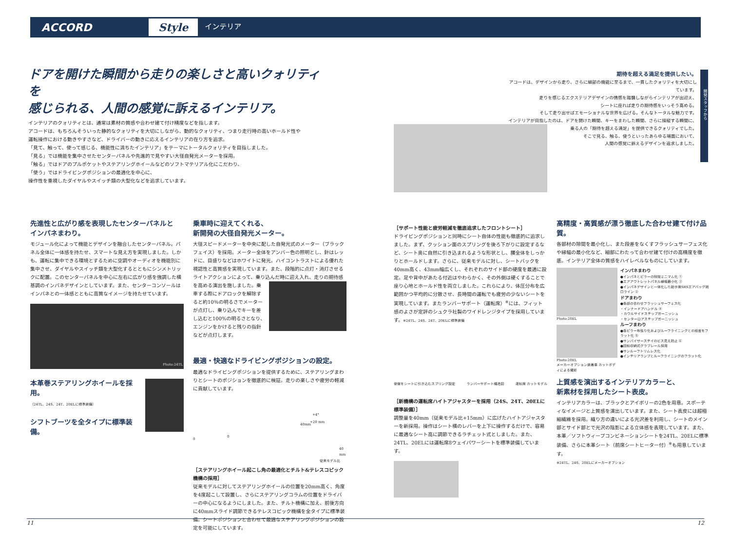ACCORD Style インテリア
ドアを開けた瞬間から走りの楽しさと高いクォリティを
感じられる、人間の感覚に訴えるインテリア。
インテリアのクォリティとは、通常は素材の質感や合わせ建て付け精度などを指します。
アコードは、もちろんそういった静的なクォリティを大切にしながら、動的なクォリティ、つまり走行時の高いホールド性や
運転操作における動きやすさなど、ドライバーの動きに応えるインテリアの在り方を追求。
「見て、触って、使って感じる、機能性に満ちたインテリア」をテーマにトータルクォリティを目指しました。
「見る」では機能を集中させたセンターパネルや先進的で見やすい大径自発光メーターを採用。
「触る」ではドアのプルポケットやステアリングホイールなどのソフトマテリアル化にこだわり、
「使う」ではドライビングポジションの最適化を中心に、
操作性を重視したダイヤルやスイッチ類の大型化などを追求しています。
期待を超える満足を提供したい。
アコードは、デザインから走り、さらに細部の機能に至るまで、一貫したクォリティを大切にしています。
走りを感じるエクステリアデザインの情感を踏襲しながらインテリアが出迎え、
シートに座れば走りの期待感をいっそう高める。
そして走り出せばエモーショナルな世界を広げる。そんなトータルな魅力です。
インテリアが目指したのは、ドアを開けた瞬間、キーをまわした瞬間、さらに操縦する瞬間に、
乗る人の「期待を超える満足」を提供できるクォリティでした。
そこで見る、触る、使うといったあらゆる場面において、
人間の感覚に訴えるデザインを追求しました。
開発スタッフから
先進性と広がり感を表現したセンターパネルと
インパネまわり。
モジュール化によって機能とデザインを融合したセンターパネル。パネル全体に一体感を持たせ、スマートな見え方を実現しました。しかも、運転に集中できる環境とするために空調やオーディオを機能別に集中させ、ダイヤルやスイッチ類を大型化するとともにシンメトリックに配置。このセンターパネルを中心に左右に広がり感を強調した横基調のインパネデザインとしています。また、センターコンソールはインパネとの一体感とともに高質なイメージを持たせています。
Photo:24TL
本革巻ステアリングホイールを採用。
（24TL、24S、24T、20ELに標準装備）
シフトブーツを全タイプに標準装備。
乗車時に迎えてくれる、
新開発の大径自発光メーター。
大径スピードメーターを中央に配した自発光式のメーター（ブラックフェイス）を採用。メーター全体をアンバー色の照明とし、針はレッドに、目盛りなどはホワイトに発光。ハイコントラストによる優れた視認性と高質感を実現しています。また、段階的に点灯・消灯させるライトアクションによって、乗り込んだ時に迎え入れ、走りの期待感を高める演出を施しました。
乗車する際にドアロックを解除すると約10％の明るさでメーターが点灯し、乗り込んでキーを差し込むと100%の明るさとなり、エンジンをかけると残りの指針などが点灯します。
最適・快適なドライビングポジションの設定。
最適なドライビングポジションを提供するために、ステアリングまわりとシートのポジションを徹底的に検証。走りの楽しさや疲労の軽減に貢献しています。
0
0
40mm
+4°
+20 mm
40 mm
従来モデル比
［ステアリングホイール起こし角の最適化とチルト&テレスコピック機構の採用］
従来モデルに対してステアリングホイールの位置を20mm高く、角度を4度起こして設置し、さらにステアリングコラムの位置をドライバーの中心になるようにしました。また、チルト機構に加え、前後方向に40mmスライド調節できるテレスコピック機構を全タイプに標準装備。シートポジションと合わせて最適なステアリングポジションの設定を可能にしています。
［サポート性能と疲労軽減を徹底追求したフロントシート］
ドライビングポジションと同時にシート自体の性能も徹底的に追求しました。まず、クッション面のスプリングを後ろ下がりに設定するなど、シート奥に自然に引き込まれるような形状とし、腰全体をしっかりとホールドします。さらに、従来モデルに対し、シートバックを40mm高く、43mm幅広くし、それぞれのサイド部の硬度を最適に設定。足や背中があたる付近はやわらかく、その外側は硬くすることで座り心地とホールド性を両立しました。これらにより、体圧分布を広範囲かつ平均的に分散させ、長時間の運転でも疲労の少ないシートを実現しています。またランバーサポート（運転席）<sup>※</sup>には、フィット感のよさが定評のシュクラ社製のワイドレンジタイプを採用しています。※24TL、24S、24T、20ELに標準装備
骨盤をシートに引き込むスプリング設定 ランバーサポート構造図 運転席 カットモデル
［新機構の運転席ハイトアジャスターを採用（24S、24T、20ELに標準装備）］
調整量を40mm（従来モデル比+15mm）に広げたハイトアジャスターを新採用。操作はシート横のレバーを上下に操作するだけで、容易に最適なシート高に調節できるラチェット式としました。また、24TL、20ELには運転席8ウェイパワーシートを標準装備しています。
高精度・高質感が漂う徹底した合わせ建て付け品質。
各部材の隙間を最小化し、また段差をなくすフラッシュサーフェス化や縁幅の最小化など、細部にわたって合わせ建て付けの高精度を徹底。インテリア全体の質感をハイレベルなものにしています。
Photo:20EL
Photo:20EL
メーカーオプション装着車 カットボディによる撮影
インパネまわり
●インパネとピラーの隙間ミニマム化 ①
●エアアウトレットパネル縁幅最小化 ②
●インパネデザインと一体化した助手席SRSエアバッグ開口ライン ③
ドアまわり
●各部の合わせフラッシュサーフェス化
・インナードアハンドル ④
・カウルサイドステップガーニッシュ
・センターロアステップガーニッシュ
ルーフまわり
●各ピラー布張り化およびルーフライニングとの段差をフラット化 ⑤
●サンバイザーステイのビス見え防止 ⑥
●回転収納式グラブレール採用
●サンルーフトリムレス化
●インテリアランプとルーフライニングのフラット化
上質感を演出するインテリアカラーと、
新素材を採用したシート表皮。
インテリアカラーは、ブラックとアイボリーの2色を用意。スポーティなイメージと上質感を演出しています。また、シート表皮には超極細繊維を採用。織り方の違いによる光沢差を利用し、シートのメイン部とサイド部とで光沢の陰影による立体感を表現しています。また、本革／ソフトウィーブコンビネーションシートを24TL、20ELに標準装備、さらに本革シート（前席シートヒーター付）<sup>※</sup>も用意しています。
※24TL、24S、20ELにメーカーオプション
11 12